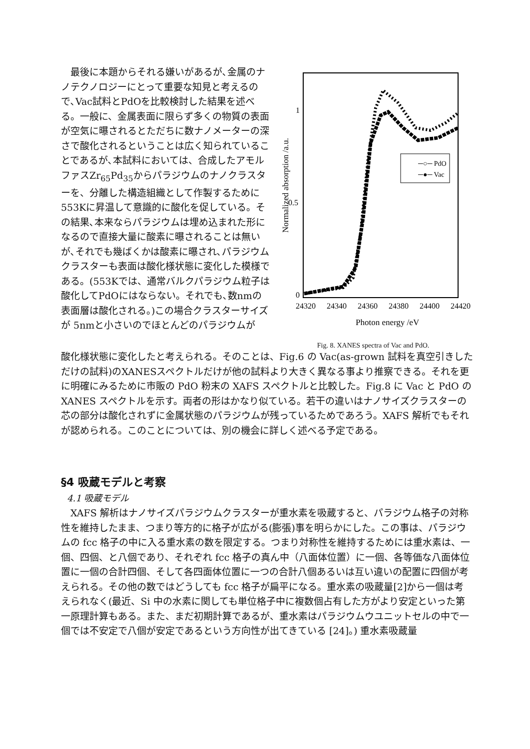最後に本題からそれる嫌いがあるが､金属のナノテクノロジーにとって重要な知見と考えるので､Vac試料とPdOを比較検討した結果を述べる。一般に、金属表面に限らず多くの物質の表面が空気に曝されるとただちに数ナノメーターの深さで酸化されるということは広く知られていることであるが､本試料においては、合成したアモルファスZr<sub>65</sub>Pd<sub>35</sub>からパラジウムのナノクラスターを、分離した構造組織として作製するために553Kに昇温して意識的に酸化を促している。その結果､本来ならパラジウムは埋め込まれた形になるので直接大量に酸素に曝されることは無いが､それでも幾ばくかは酸素に曝され､パラジウムクラスターも表面は酸化様状態に変化した模様である。(553Kでは、通常バルクパラジウム粒子は酸化してPdOにはならない。それでも､数nmの表面層は酸化される。)この場合クラスターサイズが 5nmと小さいのでほとんどのパラジウムが
1
0.5
0
Normalized absorption /a.u.
24320
24340
24360
24380
24400
24420
Photon energy /eV
─○─ PdO
─●─ Vac
Fig. 8. XANES spectra of Vac and PdO.
酸化様状態に変化したと考えられる。そのことは、Fig.6 の Vac(as-grown 試料を真空引きしただけの試料)のXANESスペクトルだけが他の試料より大きく異なる事より推察できる。それを更に明確にみるために市販の PdO 粉末の XAFS スペクトルと比較した。Fig.8 に Vac と PdO の XANES スペクトルを示す。両者の形はかなり似ている。若干の違いはナノサイズクラスターの芯の部分は酸化されずに金属状態のパラジウムが残っているためであろう。XAFS 解析でもそれが認められる。このことについては、別の機会に詳しく述べる予定である。
§4 吸蔵モデルと考察
4.1 吸蔵モデル
　XAFS 解析はナノサイズパラジウムクラスターが重水素を吸蔵すると、パラジウム格子の対称性を維持したまま、つまり等方的に格子が広がる(膨張)事を明らかにした。この事は、パラジウムの fcc 格子の中に入る重水素の数を限定する。つまり対称性を維持するためには重水素は、一個、四個、と八個であり、それぞれ fcc 格子の真ん中（八面体位置）に一個、各等価な八面体位置に一個の合計四個、そして各四面体位置に一つの合計八個あるいは互い違いの配置に四個が考えられる。その他の数ではどうしても fcc 格子が扁平になる。重水素の吸蔵量[2]から一個は考えられなく(最近、Si 中の水素に関しても単位格子中に複数個占有した方がより安定といった第一原理計算もある。また、まだ初期計算であるが、重水素はパラジウムウユニットセルの中で一個では不安定で八個が安定であるという方向性が出てきている [24]。) 重水素吸蔵量